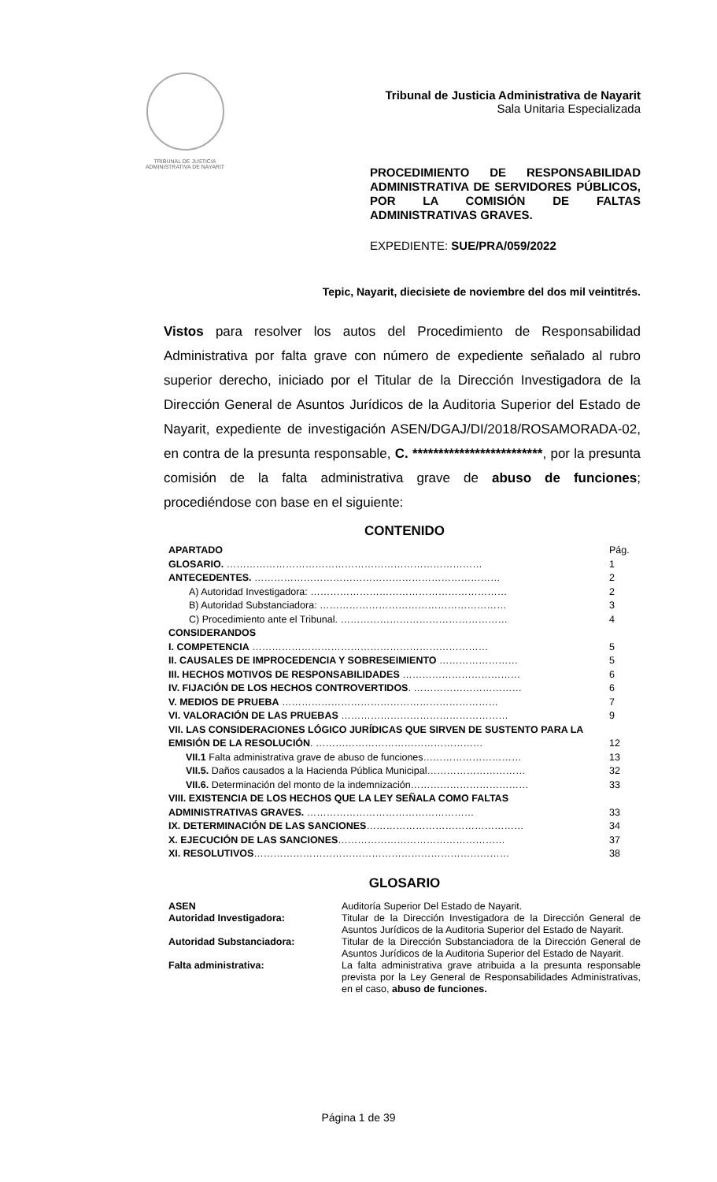TRIBUNAL DE JUSTICIA
ADMINISTRATIVA DE NAYARIT
Tribunal de Justicia Administrativa de Nayarit
Sala Unitaria Especializada
PROCEDIMIENTO DE RESPONSABILIDAD ADMINISTRATIVA DE SERVIDORES PÚBLICOS, POR LA COMISIÓN DE FALTAS ADMINISTRATIVAS GRAVES.
EXPEDIENTE: SUE/PRA/059/2022
Tepic, Nayarit, diecisiete de noviembre del dos mil veintitrés.
Vistos para resolver los autos del Procedimiento de Responsabilidad Administrativa por falta grave con número de expediente señalado al rubro superior derecho, iniciado por el Titular de la Dirección Investigadora de la Dirección General de Asuntos Jurídicos de la Auditoria Superior del Estado de Nayarit, expediente de investigación ASEN/DGAJ/DI/2018/ROSAMORADA-02, en contra de la presunta responsable, C. *************************, por la presunta comisión de la falta administrativa grave de abuso de funciones; procediéndose con base en el siguiente:
CONTENIDO
| APARTADO | Pág. |
| GLOSARIO. …………………………………………………………………… | 1 |
| ANTECEDENTES. ………………………………………………………………… | 2 |
| A) Autoridad Investigadora: …………………………………………………… | 2 |
| B) Autoridad Substanciadora: ………………………………………………… | 3 |
| C) Procedimiento ante el Tribunal. …………………………………………… | 4 |
| CONSIDERANDOS | |
| I. COMPETENCIA ……………………………………………………………… | 5 |
| II. CAUSALES DE IMPROCEDENCIA Y SOBRESEIMIENTO …………………… | 5 |
| III. HECHOS MOTIVOS DE RESPONSABILIDADES ……………………………… | 6 |
| IV. FIJACIÓN DE LOS HECHOS CONTROVERTIDOS . …………………………… | 6 |
| V. MEDIOS DE PRUEBA ………………………………………………………… | 7 |
| VI. VALORACIÓN DE LAS PRUEBAS …………………………………………… | 9 |
| VII. LAS CONSIDERACIONES LÓGICO JURÍDICAS QUE SIRVEN DE SUSTENTO PARA LA EMISIÓN DE LA RESOLUCIÓN . …………………………………………… | 12 |
| VII.1 Falta administrativa grave de abuso de funciones………………………… | 13 |
| VII.5. Daños causados a la Hacienda Pública Municipal………………………… | 32 |
| VII.6. Determinación del monto de la indemnización……………………………… | 33 |
| VIII. EXISTENCIA DE LOS HECHOS QUE LA LEY SEÑALA COMO FALTAS ADMINISTRATIVAS GRAVES. …………………………………………… | 33 |
| IX. DETERMINACIÓN DE LAS SANCIONES ………………………………………… | 34 |
| X. EJECUCIÓN DE LAS SANCIONES …………………………………………… | 37 |
| XI. RESOLUTIVOS …………………………………………………………………… | 38 |
GLOSARIO
| ASEN | Auditoría Superior Del Estado de Nayarit. |
| Autoridad Investigadora: | Titular de la Dirección Investigadora de la Dirección General de Asuntos Jurídicos de la Auditoria Superior del Estado de Nayarit. |
| Autoridad Substanciadora: | Titular de la Dirección Substanciadora de la Dirección General de Asuntos Jurídicos de la Auditoria Superior del Estado de Nayarit. |
| Falta administrativa: | La falta administrativa grave atribuida a la presunta responsable prevista por la Ley General de Responsabilidades Administrativas, en el caso, abuso de funciones. |
Página 1 de 39